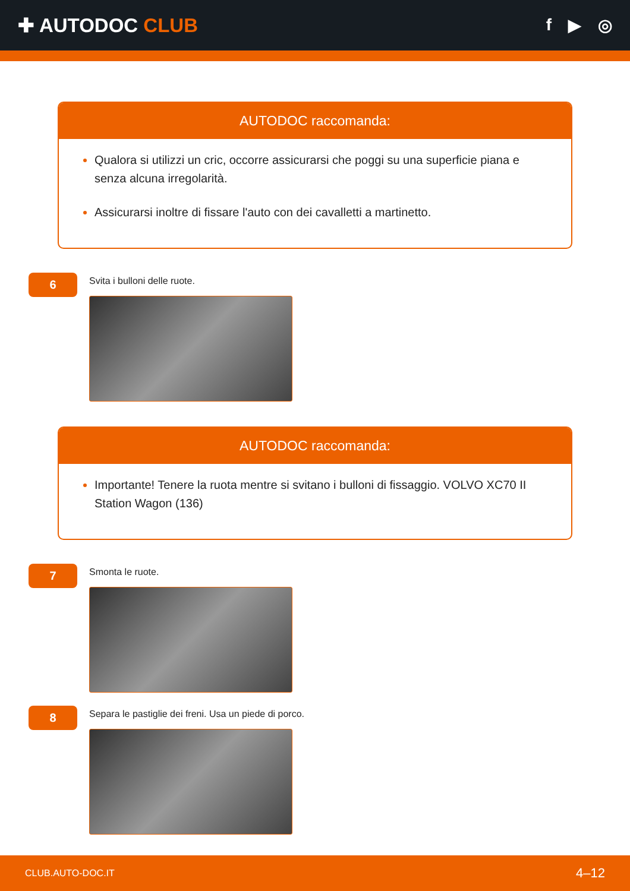✚ AUTODOC CLUB
f ▶ ◎
AUTODOC raccomanda:
Qualora si utilizzi un cric, occorre assicurarsi che poggi su una superficie piana e senza alcuna irregolarità.
Assicurarsi inoltre di fissare l'auto con dei cavalletti a martinetto.
6
Svita i bulloni delle ruote.
AUTODOC raccomanda:
Importante! Tenere la ruota mentre si svitano i bulloni di fissaggio. VOLVO XC70 II Station Wagon (136)
7
Smonta le ruote.
8
Separa le pastiglie dei freni. Usa un piede di porco.
CLUB.AUTO-DOC.IT 4–12